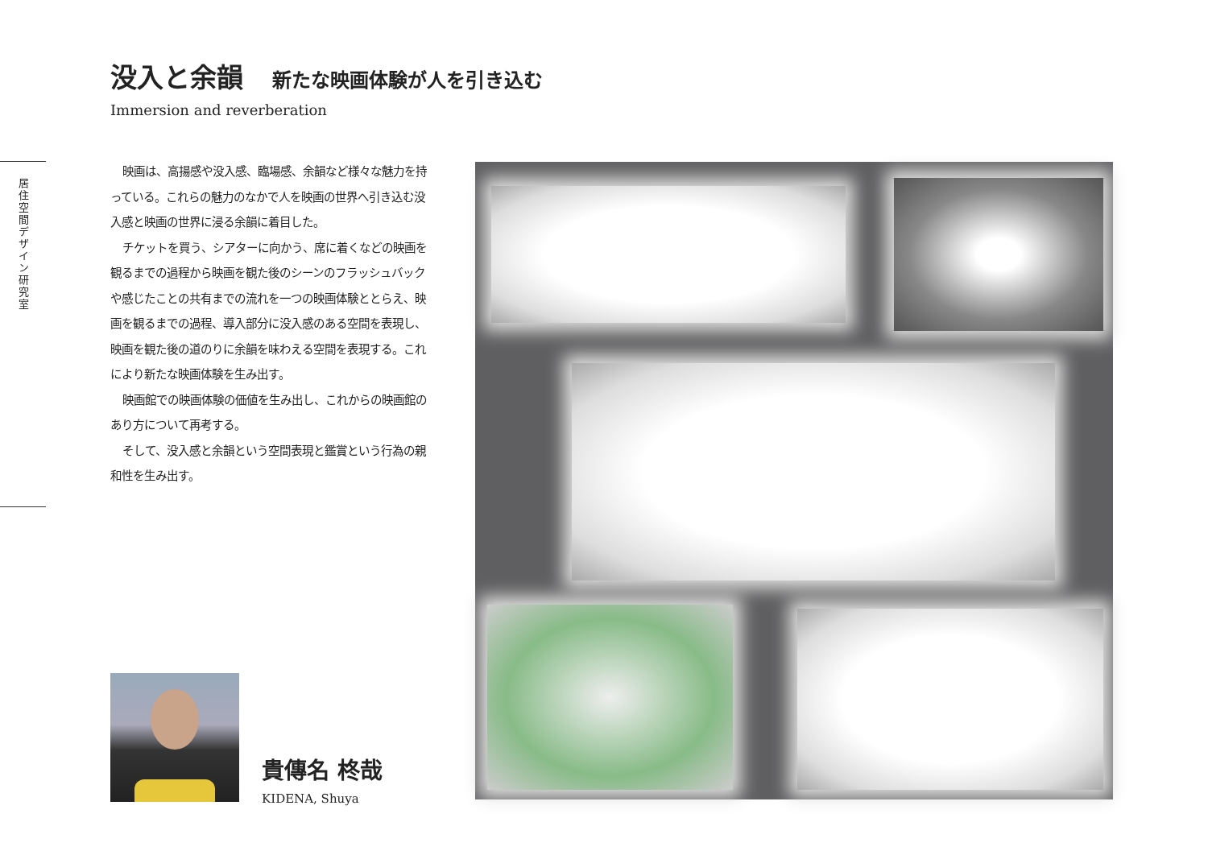没入と余韻 新たな映画体験が人を引き込む
Immersion and reverberation
居住空間デザイン研究室
映画は、高揚感や没入感、臨場感、余韻など様々な魅力を持っている。これらの魅力のなかで人を映画の世界へ引き込む没入感と映画の世界に浸る余韻に着目した。
チケットを買う、シアターに向かう、席に着くなどの映画を観るまでの過程から映画を観た後のシーンのフラッシュバックや感じたことの共有までの流れを一つの映画体験ととらえ、映画を観るまでの過程、導入部分に没入感のある空間を表現し、映画を観た後の道のりに余韻を味わえる空間を表現する。これにより新たな映画体験を生み出す。
映画館での映画体験の価値を生み出し、これからの映画館のあり方について再考する。
そして、没入感と余韻という空間表現と鑑賞という行為の親和性を生み出す。
貴傳名 柊哉
KIDENA, Shuya